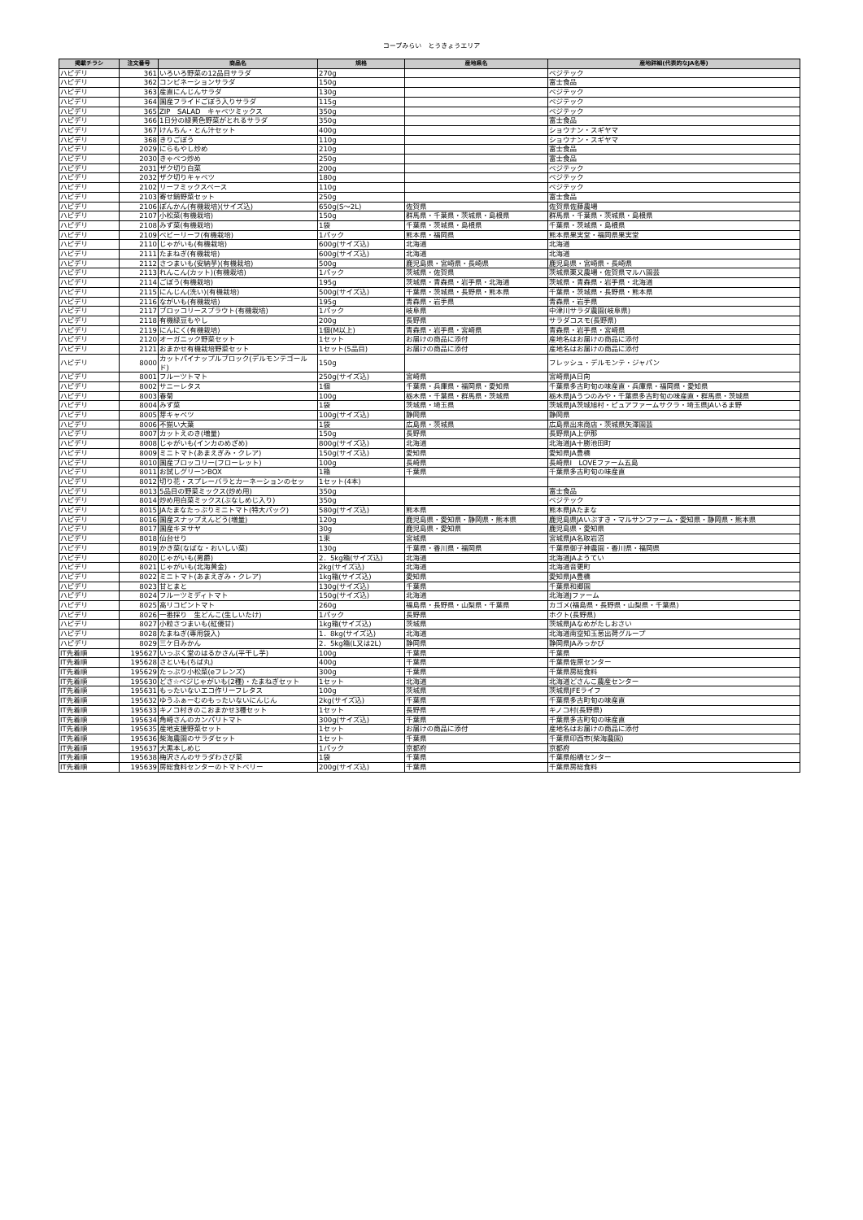コープみらい　とうきょうエリア
| 掲載チラシ | 注文番号 | 商品名 | 規格 | 産地県名 | 産地詳細(代表的なJA名等) |
| --- | --- | --- | --- | --- | --- |
| ハピデリ | 361 | いろいろ野菜の12品目サラダ | 270g | | ベジテック |
| ハピデリ | 362 | コンビネーションサラダ | 150g | | 富士食品 |
| ハピデリ | 363 | 産直にんじんサラダ | 130g | | ベジテック |
| ハピデリ | 364 | 国産フライドごぼう入りサラダ | 115g | | ベジテック |
| ハピデリ | 365 | ZIP SALAD キャベツミックス | 350g | | ベジテック |
| ハピデリ | 366 | 1日分の緑黄色野菜がとれるサラダ | 350g | | 富士食品 |
| ハピデリ | 367 | けんちん・とん汁セット | 400g | | ショウナン・スギヤマ |
| ハピデリ | 368 | きりごぼう | 110g | | ショウナン・スギヤマ |
| ハピデリ | 2029 | にらもやし炒め | 210g | | 富士食品 |
| ハピデリ | 2030 | きゃべつ炒め | 250g | | 富士食品 |
| ハピデリ | 2031 | ザク切り白菜 | 200g | | ベジテック |
| ハピデリ | 2032 | ザク切りキャベツ | 180g | | ベジテック |
| ハピデリ | 2102 | リーフミックスベース | 110g | | ベジテック |
| ハピデリ | 2103 | 寄せ鍋野菜セット | 250g | | 富士食品 |
| ハピデリ | 2106 | ぽんかん(有機栽培)(サイズ込) | 650g(S～2L) | 佐賀県 | 佐賀県佐藤農場 |
| ハピデリ | 2107 | 小松菜(有機栽培) | 150g | 群馬県・千葉県・茨城県・島根県 | 群馬県・千葉県・茨城県・島根県 |
| ハピデリ | 2108 | みず菜(有機栽培) | 1袋 | 千葉県・茨城県・島根県 | 千葉県・茨城県・島根県 |
| ハピデリ | 2109 | ベビーリーフ(有機栽培) | 1パック | 熊本県・福岡県 | 熊本県果実堂・福岡県果実堂 |
| ハピデリ | 2110 | じゃがいも(有機栽培) | 600g(サイズ込) | 北海道 | 北海道 |
| ハピデリ | 2111 | たまねぎ(有機栽培) | 600g(サイズ込) | 北海道 | 北海道 |
| ハピデリ | 2112 | さつまいも(安納芋)(有機栽培) | 500g | 鹿児島県・宮崎県・長崎県 | 鹿児島県・宮崎県・長崎県 |
| ハピデリ | 2113 | れんこん(カット)(有機栽培) | 1パック | 茨城県・佐賀県 | 茨城県栗又農場・佐賀県マルハ園芸 |
| ハピデリ | 2114 | ごぼう(有機栽培) | 195g | 茨城県・青森県・岩手県・北海道 | 茨城県・青森県・岩手県・北海道 |
| ハピデリ | 2115 | にんじん(洗い)(有機栽培) | 500g(サイズ込) | 千葉県・茨城県・長野県・熊本県 | 千葉県・茨城県・長野県・熊本県 |
| ハピデリ | 2116 | ながいも(有機栽培) | 195g | 青森県・岩手県 | 青森県・岩手県 |
| ハピデリ | 2117 | ブロッコリースプラウト(有機栽培) | 1パック | 岐阜県 | 中津川サラダ農園(岐阜県) |
| ハピデリ | 2118 | 有機緑豆もやし | 200g | 長野県 | サラダコスモ(長野県) |
| ハピデリ | 2119 | にんにく(有機栽培) | 1個(M以上) | 青森県・岩手県・宮崎県 | 青森県・岩手県・宮崎県 |
| ハピデリ | 2120 | オーガニック野菜セット | 1セット | お届けの商品に添付 | 産地名はお届けの商品に添付 |
| ハピデリ | 2121 | おまかせ有機栽培野菜セット | 1セット(5品目) | お届けの商品に添付 | 産地名はお届けの商品に添付 |
| ハピデリ | 8000 | カットパイナップルブロック(デルモンテゴールド) | 150g | | フレッシュ・デルモンテ・ジャパン |
| ハピデリ | 8001 | フルーツトマト | 250g(サイズ込) | 宮崎県 | 宮崎県JA日向 |
| ハピデリ | 8002 | サニーレタス | 1個 | 千葉県・兵庫県・福岡県・愛知県 | 千葉県多古町旬の味産直・兵庫県・福岡県・愛知県 |
| ハピデリ | 8003 | 春菊 | 100g | 栃木県・千葉県・群馬県・茨城県 | 栃木県JAうつのみや・千葉県多古町旬の味産直・群馬県・茨城県 |
| ハピデリ | 8004 | みず菜 | 1袋 | 茨城県・埼玉県 | 茨城県JA茨城旭村・ピュアファームサクラ・埼玉県JAいるま野 |
| ハピデリ | 8005 | 芽キャベツ | 100g(サイズ込) | 静岡県 | 静岡県 |
| ハピデリ | 8006 | 不揃い大葉 | 1袋 | 広島県・茨城県 | 広島県出来商店・茨城県矢澤園芸 |
| ハピデリ | 8007 | カットえのき(増量) | 150g | 長野県 | 長野県JA上伊那 |
| ハピデリ | 8008 | じゃがいも(インカのめざめ) | 800g(サイズ込) | 北海道 | 北海道JA十勝池田町 |
| ハピデリ | 8009 | ミニトマト(あまえぎみ・クレア) | 150g(サイズ込) | 愛知県 | 愛知県JA豊橋 |
| ハピデリ | 8010 | 国産ブロッコリー(フローレット) | 100g | 長崎県 | 長崎県I LOVEファーム五島 |
| ハピデリ | 8011 | お試しグリーンBOX | 1箱 | 千葉県 | 千葉県多古町旬の味産直 |
| ハピデリ | 8012 | 切り花・スプレーバラとカーネーションのセッ | 1セット(4本) | | |
| ハピデリ | 8013 | 5品目の野菜ミックス(炒め用) | 350g | | 富士食品 |
| ハピデリ | 8014 | 炒め用白菜ミックス(ぶなしめじ入り) | 350g | | ベジテック |
| ハピデリ | 8015 | JAたまなたっぷりミニトマト(特大パック) | 580g(サイズ込) | 熊本県 | 熊本県JAたまな |
| ハピデリ | 8016 | 国産スナップえんどう(増量) | 120g | 鹿児島県・愛知県・静岡県・熊本県 | 鹿児島県JAいぶすき・マルサンファーム・愛知県・静岡県・熊本県 |
| ハピデリ | 8017 | 国産キヌサヤ | 30g | 鹿児島県・愛知県 | 鹿児島県・愛知県 |
| ハピデリ | 8018 | 仙台せり | 1束 | 宮城県 | 宮城県JA名取岩沼 |
| ハピデリ | 8019 | かき菜(なばな・おいしい菜) | 130g | 千葉県・香川県・福岡県 | 千葉県御子神農園・香川県・福岡県 |
| ハピデリ | 8020 | じゃがいも(男爵) | 2．5kg箱(サイズ込) | 北海道 | 北海道JAようてい |
| ハピデリ | 8021 | じゃがいも(北海黄金) | 2kg(サイズ込) | 北海道 | 北海道音更町 |
| ハピデリ | 8022 | ミニトマト(あまえぎみ・クレア) | 1kg箱(サイズ込) | 愛知県 | 愛知県JA豊橋 |
| ハピデリ | 8023 | 甘とまと | 130g(サイズ込) | 千葉県 | 千葉県和郷園 |
| ハピデリ | 8024 | フルーツミディトマト | 150g(サイズ込) | 北海道 | 北海道Jファーム |
| ハピデリ | 8025 | 高リコピントマト | 260g | 福島県・長野県・山梨県・千葉県 | カゴメ(福島県・長野県・山梨県・千葉県) |
| ハピデリ | 8026 | 一番採り 生どんこ(生しいたけ) | 1パック | 長野県 | ホクト(長野県) |
| ハピデリ | 8027 | 小粒さつまいも(紅優甘) | 1kg箱(サイズ込) | 茨城県 | 茨城県JAなめがたしおさい |
| ハピデリ | 8028 | たまねぎ(専用袋入) | 1．8kg(サイズ込) | 北海道 | 北海道南空知玉葱出荷グループ |
| ハピデリ | 8029 | 三ケ日みかん | 2．5kg箱(L又は2L) | 静岡県 | 静岡県JAみっかび |
| IT先着順 | 195627 | いっぷく堂のはるかさん(平干し芋) | 100g | 千葉県 | 千葉県 |
| IT先着順 | 195628 | さといも(ちば丸) | 400g | 千葉県 | 千葉県佐原センター |
| IT先着順 | 195629 | たっぷり小松菜(eフレンズ) | 300g | 千葉県 | 千葉県房総食料 |
| IT先着順 | 195630 | どさ☆ベジじゃがいも(2種)・たまねぎセット | 1セット | 北海道 | 北海道どさんこ農産センター |
| IT先着順 | 195631 | もったいないエコ作リーフレタス | 100g | 茨城県 | 茨城県JFEライフ |
| IT先着順 | 195632 | ゆうふぁーむのもったいないにんじん | 2kg(サイズ込) | 千葉県 | 千葉県多古町旬の味産直 |
| IT先着順 | 195633 | キノコ村きのこおまかせ3種セット | 1セット | 長野県 | キノコ村(長野県) |
| IT先着順 | 195634 | 角崎さんのカンパリトマト | 300g(サイズ込) | 千葉県 | 千葉県多古町旬の味産直 |
| IT先着順 | 195635 | 産地支援野菜セット | 1セット | お届けの商品に添付 | 産地名はお届けの商品に添付 |
| IT先着順 | 195636 | 柴海農園のサラダセット | 1セット | 千葉県 | 千葉県印西市(柴海農園) |
| IT先着順 | 195637 | 大黒本しめじ | 1パック | 京都府 | 京都府 |
| IT先着順 | 195638 | 梅沢さんのサラダわさび菜 | 1袋 | 千葉県 | 千葉県船橋センター |
| IT先着順 | 195639 | 房総食料センターのトマトベリー | 200g(サイズ込) | 千葉県 | 千葉県房総食料 |